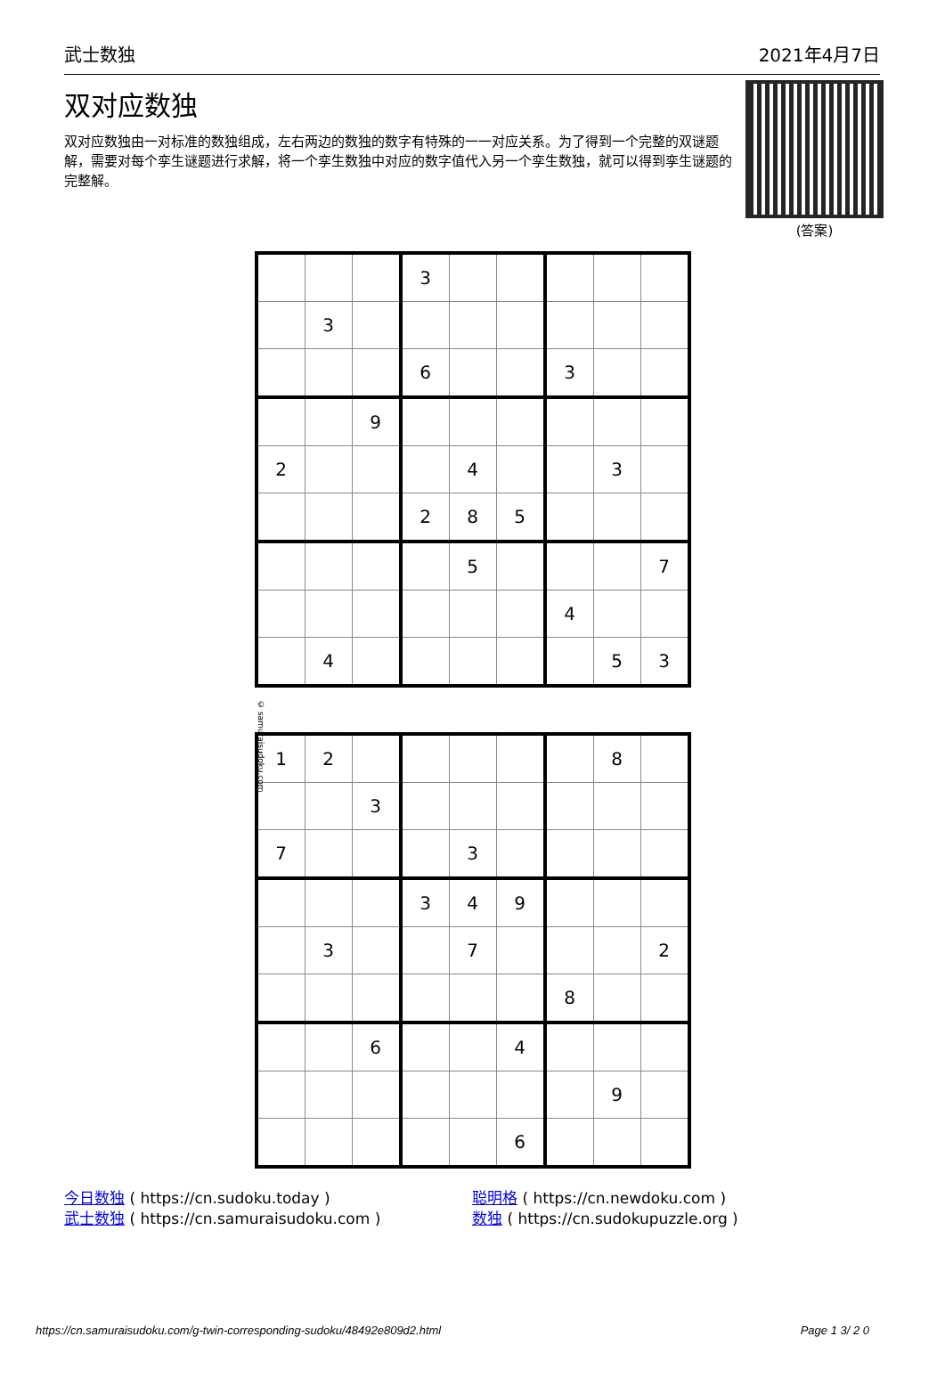武士数独 2021年4月7日
双对应数独
双对应数独由一对标准的数独组成，左右两边的数独的数字有特殊的一一对应关系。为了得到一个完整的双谜题解，需要对每个孪生谜题进行求解，将一个孪生数独中对应的数字值代入另一个孪生数独，就可以得到孪生谜题的完整解。
(答案)
© samuraisudoku.com
| | | | 3 | | | | | |
| | 3 | | | | | | | |
| | | | 6 | | | 3 | | |
| | | 9 | | | | | | |
| 2 | | | | 4 | | | 3 | |
| | | | 2 | 8 | 5 | | | |
| | | | | 5 | | | | 7 |
| | | | | | | 4 | | |
| | 4 | | | | | | 5 | 3 |
| 1 | 2 | | | | | | 8 | |
| | | 3 | | | | | | |
| 7 | | | | 3 | | | | |
| | | | 3 | 4 | 9 | | | |
| | 3 | | | 7 | | | | 2 |
| | | | | | | 8 | | |
| | | 6 | | | 4 | | | |
| | | | | | | | 9 | |
| | | | | | 6 | | | |
今日数独 ( https://cn.sudoku.today )
武士数独 ( https://cn.samuraisudoku.com )
聪明格 ( https://cn.newdoku.com )
数独 ( https://cn.sudokupuzzle.org )
https://cn.samuraisudoku.com/g-twin-corresponding-sudoku/48492e809d2.html Page 1 3/ 2 0